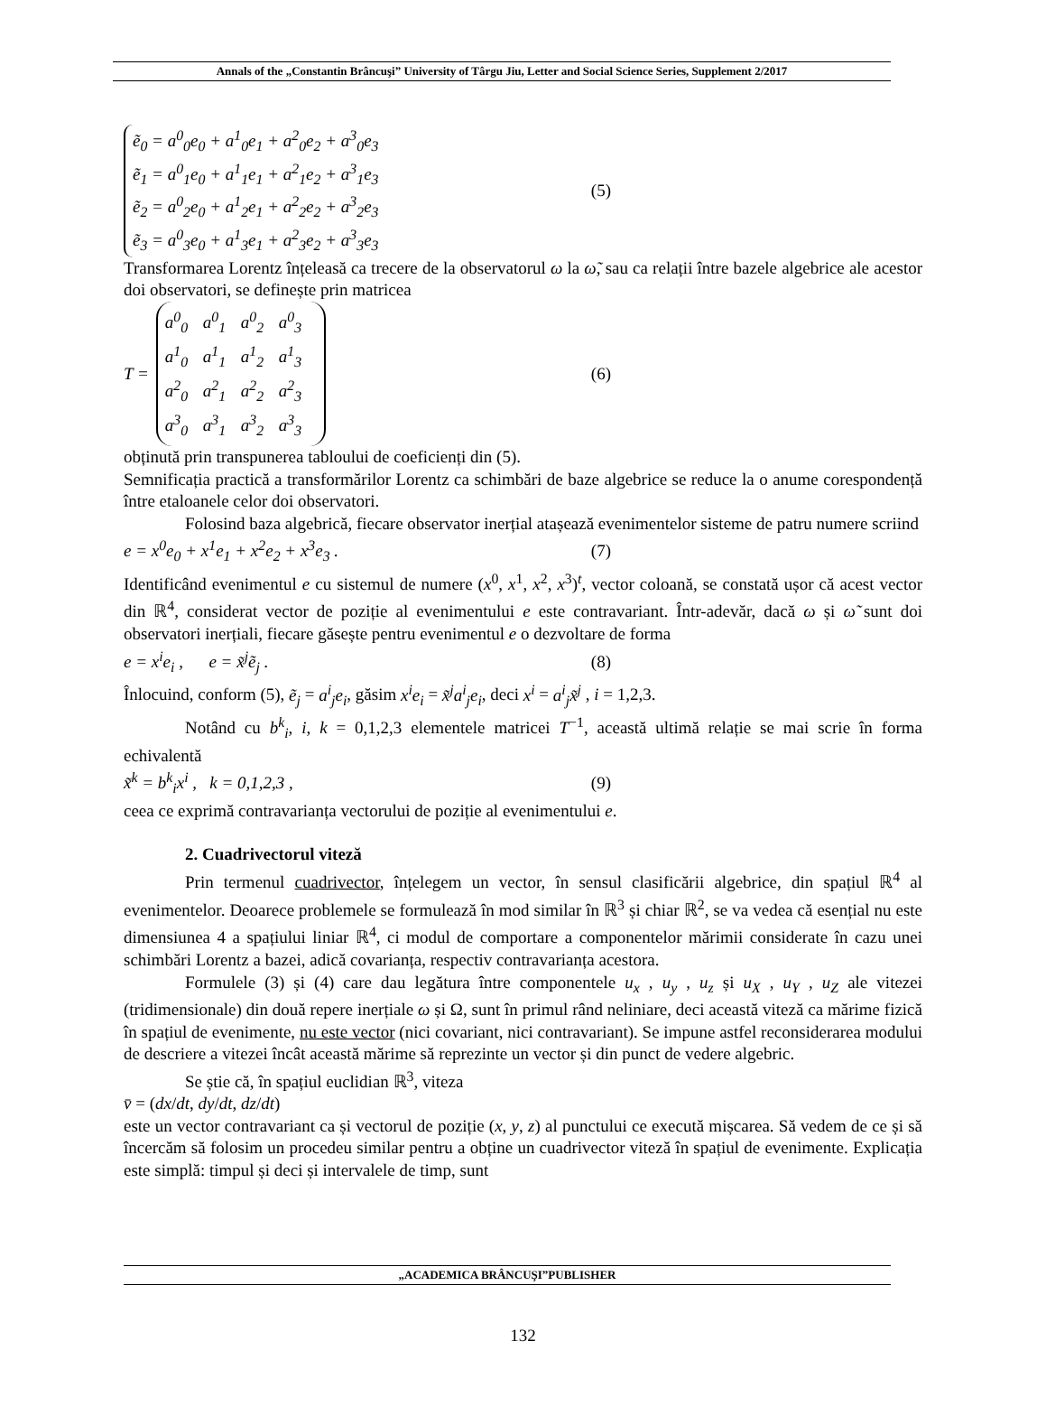Annals of the „Constantin Brâncuşi” University of Târgu Jiu, Letter and Social Science Series, Supplement 2/2017
ẽ<sub>0</sub> = a<sup>0</sup><sub>0</sub>e<sub>0</sub> + a<sup>1</sup><sub>0</sub>e<sub>1</sub> + a<sup>2</sup><sub>0</sub>e<sub>2</sub> + a<sup>3</sup><sub>0</sub>e<sub>3</sub>
ẽ<sub>1</sub> = a<sup>0</sup><sub>1</sub>e<sub>0</sub> + a<sup>1</sup><sub>1</sub>e<sub>1</sub> + a<sup>2</sup><sub>1</sub>e<sub>2</sub> + a<sup>3</sup><sub>1</sub>e<sub>3</sub>
ẽ<sub>2</sub> = a<sup>0</sup><sub>2</sub>e<sub>0</sub> + a<sup>1</sup><sub>2</sub>e<sub>1</sub> + a<sup>2</sup><sub>2</sub>e<sub>2</sub> + a<sup>3</sup><sub>2</sub>e<sub>3</sub>
ẽ<sub>3</sub> = a<sup>0</sup><sub>3</sub>e<sub>0</sub> + a<sup>1</sup><sub>3</sub>e<sub>1</sub> + a<sup>2</sup><sub>3</sub>e<sub>2</sub> + a<sup>3</sup><sub>3</sub>e<sub>3</sub>
(5)
Transformarea Lorentz înțeleasă ca trecere de la observatorul ω la ω̃, sau ca relații între bazele algebrice ale acestor doi observatori, se definește prin matricea
T =
a<sup>0</sup><sub>0</sub> a<sup>0</sup><sub>1</sub> a<sup>0</sup><sub>2</sub> a<sup>0</sup><sub>3</sub> a<sup>1</sup><sub>0</sub> a<sup>1</sup><sub>1</sub> a<sup>1</sup><sub>2</sub> a<sup>1</sup><sub>3</sub> a<sup>2</sup><sub>0</sub> a<sup>2</sup><sub>1</sub> a<sup>2</sup><sub>2</sub> a<sup>2</sup><sub>3</sub> a<sup>3</sup><sub>0</sub> a<sup>3</sup><sub>1</sub> a<sup>3</sup><sub>2</sub> a<sup>3</sup><sub>3</sub>
(6)
obținută prin transpunerea tabloului de coeficienți din (5).
Semnificația practică a transformărilor Lorentz ca schimbări de baze algebrice se reduce la o anume corespondență între etaloanele celor doi observatori.
Folosind baza algebrică, fiecare observator inerțial atașează evenimentelor sisteme de patru numere scriind
e = x<sup>0</sup>e<sub>0</sub> + x<sup>1</sup>e<sub>1</sub> + x<sup>2</sup>e<sub>2</sub> + x<sup>3</sup>e<sub>3</sub> . (7)
Identificând evenimentul e cu sistemul de numere (x<sup>0</sup>, x<sup>1</sup>, x<sup>2</sup>, x<sup>3</sup>)<sup>t</sup>, vector coloană, se constată ușor că acest vector din ℝ<sup>4</sup>, considerat vector de poziție al evenimentului e este contravariant. Într-adevăr, dacă ω și ω̃ sunt doi observatori inerțiali, fiecare găsește pentru evenimentul e o dezvoltare de forma
e = x<sup>i</sup>e<sub>i</sub> , e = x̃<sup>j</sup>ẽ<sub>j</sub> . (8)
Înlocuind, conform (5), ẽ<sub>j</sub> = a<sup>i</sup><sub>j</sub>e<sub>i</sub>, găsim x<sup>i</sup>e<sub>i</sub> = x̃<sup>j</sup>a<sup>i</sup><sub>j</sub>e<sub>i</sub>, deci x<sup>i</sup> = a<sup>i</sup><sub>j</sub>x̃<sup>j</sup> , i = 1,2,3.
Notând cu b<sup>k</sup><sub>i</sub>, i, k = 0,1,2,3 elementele matricei T<sup>−1</sup>, această ultimă relație se mai scrie în forma echivalentă
x̃<sup>k</sup> = b<sup>k</sup><sub>i</sub>x<sup>i</sup> , k = 0,1,2,3 , (9)
ceea ce exprimă contravarianța vectorului de poziție al evenimentului e.
2. Cuadrivectorul viteză
Prin termenul cuadrivector, înțelegem un vector, în sensul clasificării algebrice, din spațiul ℝ<sup>4</sup> al evenimentelor. Deoarece problemele se formulează în mod similar în ℝ<sup>3</sup> și chiar ℝ<sup>2</sup>, se va vedea că esențial nu este dimensiunea 4 a spațiului liniar ℝ<sup>4</sup>, ci modul de comportare a componentelor mărimii considerate în cazu unei schimbări Lorentz a bazei, adică covarianța, respectiv contravarianța acestora.
Formulele (3) și (4) care dau legătura între componentele u<sub>x</sub> , u<sub>y</sub> , u<sub>z</sub> și u<sub>X</sub> , u<sub>Y</sub> , u<sub>Z</sub> ale vitezei (tridimensionale) din două repere inerțiale ω și Ω, sunt în primul rând neliniare, deci această viteză ca mărime fizică în spațiul de evenimente, nu este vector (nici covariant, nici contravariant). Se impune astfel reconsiderarea modului de descriere a vitezei încât această mărime să reprezinte un vector și din punct de vedere algebric.
Se știe că, în spațiul euclidian ℝ<sup>3</sup>, viteza
v̄ = (dx/dt, dy/dt, dz/dt)
este un vector contravariant ca și vectorul de poziție (x, y, z) al punctului ce execută mișcarea. Să vedem de ce și să încercăm să folosim un procedeu similar pentru a obține un cuadrivector viteză în spațiul de evenimente. Explicația este simplă: timpul și deci și intervalele de timp, sunt
„ACADEMICA BRÂNCUŞI”PUBLISHER
132